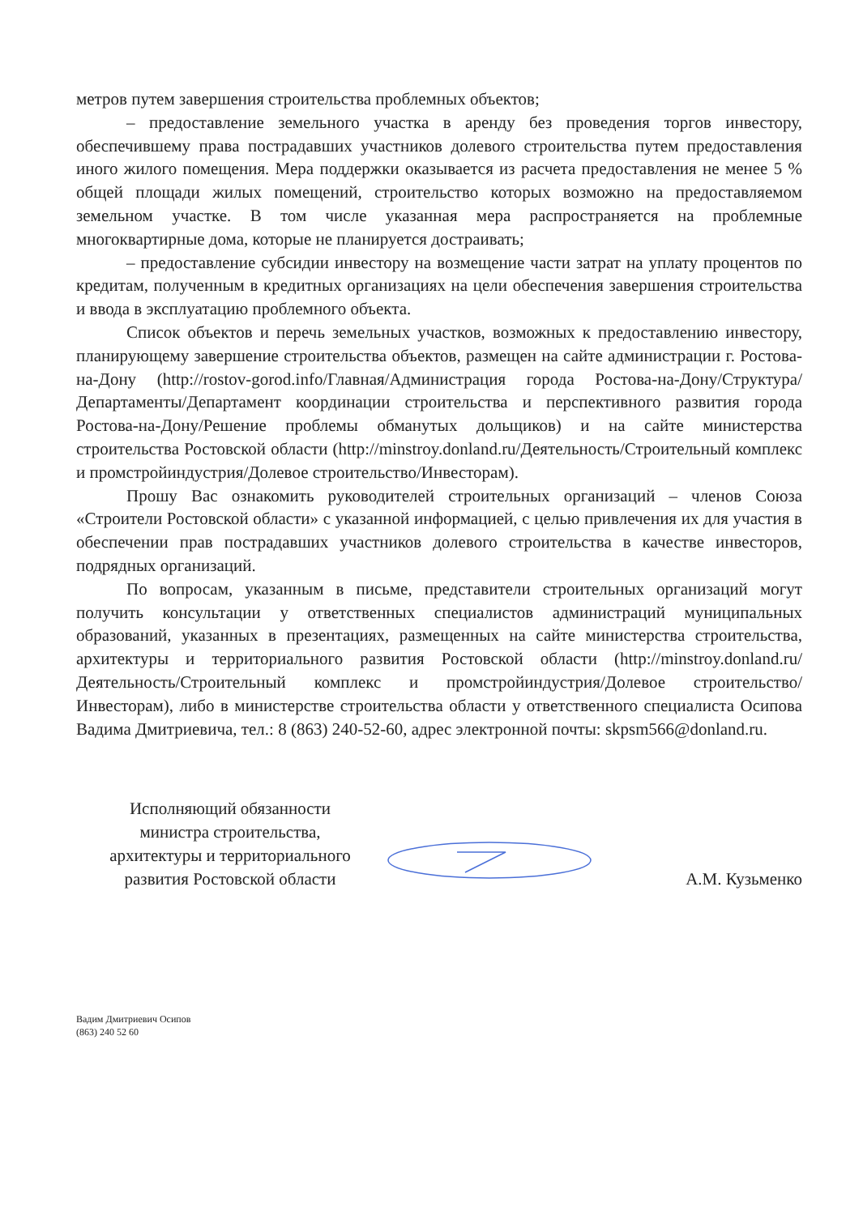метров путем завершения строительства проблемных объектов;
– предоставление земельного участка в аренду без проведения торгов инвестору, обеспечившему права пострадавших участников долевого строительства путем предоставления иного жилого помещения. Мера поддержки оказывается из расчета предоставления не менее 5 % общей площади жилых помещений, строительство которых возможно на предоставляемом земельном участке. В том числе указанная мера распространяется на проблемные многоквартирные дома, которые не планируется достраивать;
– предоставление субсидии инвестору на возмещение части затрат на уплату процентов по кредитам, полученным в кредитных организациях на цели обеспечения завершения строительства и ввода в эксплуатацию проблемного объекта.
Список объектов и перечь земельных участков, возможных к предоставлению инвестору, планирующему завершение строительства объектов, размещен на сайте администрации г. Ростова-на-Дону (http://rostov-gorod.info/Главная/Администрация города Ростова-на-Дону/Структура/Департаменты/Департамент координации строительства и перспективного развития города Ростова-на-Дону/Решение проблемы обманутых дольщиков) и на сайте министерства строительства Ростовской области (http://minstroy.donland.ru/Деятельность/Строительный комплекс и промстройиндустрия/Долевое строительство/Инвесторам).
Прошу Вас ознакомить руководителей строительных организаций – членов Союза «Строители Ростовской области» с указанной информацией, с целью привлечения их для участия в обеспечении прав пострадавших участников долевого строительства в качестве инвесторов, подрядных организаций.
По вопросам, указанным в письме, представители строительных организаций могут получить консультации у ответственных специалистов администраций муниципальных образований, указанных в презентациях, размещенных на сайте министерства строительства, архитектуры и территориального развития Ростовской области (http://minstroy.donland.ru/Деятельность/Строительный комплекс и промстройиндустрия/Долевое строительство/Инвесторам), либо в министерстве строительства области у ответственного специалиста Осипова Вадима Дмитриевича, тел.: 8 (863) 240-52-60, адрес электронной почты: skpsm566@donland.ru.
Исполняющий обязанности
министра строительства,
архитектуры и территориального
развития Ростовской области
А.М. Кузьменко
Вадим Дмитриевич Осипов
(863) 240 52 60